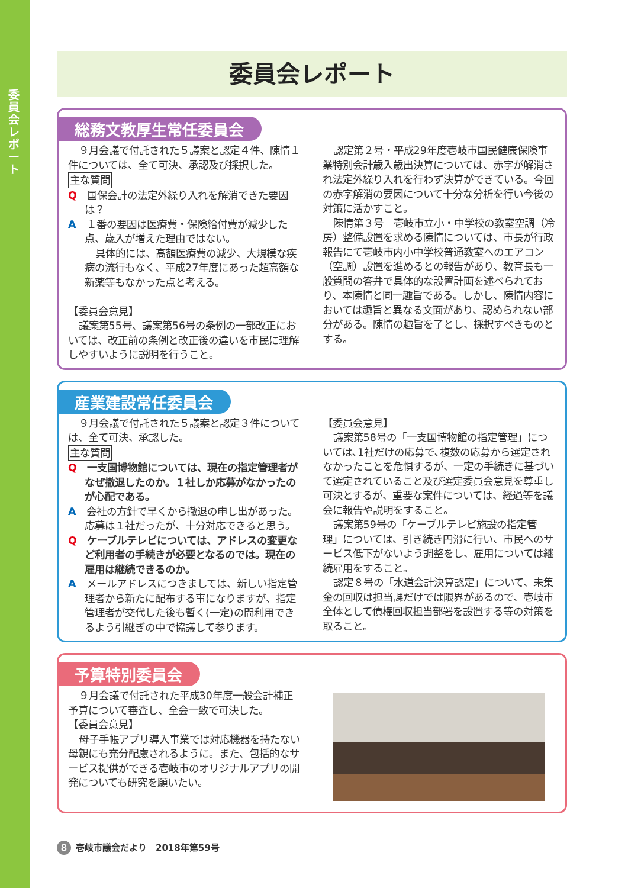委員会レポート
委員会レポート
総務文教厚生常任委員会
９月会議で付託された５議案と認定４件、陳情１件については、全て可決、承認及び採択した。
主な質問
Q　国保会計の法定外繰り入れを解消できた要因は？
A　１番の要因は医療費・保険給付費が減少した点、歳入が増えた理由ではない。
具体的には、高額医療費の減少、大規模な疾病の流行もなく、平成27年度にあった超高額な新薬等もなかった点と考える。
【委員会意見】
議案第55号、議案第56号の条例の一部改正においては、改正前の条例と改正後の違いを市民に理解しやすいように説明を行うこと。
認定第２号・平成29年度壱岐市国民健康保険事業特別会計歳入歳出決算については、赤字が解消され法定外繰り入れを行わず決算ができている。今回の赤字解消の要因について十分な分析を行い今後の対策に活かすこと。
陳情第３号　壱岐市立小・中学校の教室空調（冷房）整備設置を求める陳情については、市長が行政報告にて壱岐市内小中学校普通教室へのエアコン（空調）設置を進めるとの報告があり、教育長も一般質問の答弁で具体的な設置計画を述べられており、本陳情と同一趣旨である。しかし、陳情内容においては趣旨と異なる文面があり、認められない部分がある。陳情の趣旨を了とし、採択すべきものとする。
産業建設常任委員会
９月会議で付託された５議案と認定３件については、全て可決、承認した。
主な質問
Q　一支国博物館については、現在の指定管理者がなぜ撤退したのか。１社しか応募がなかったのが心配である。
A　会社の方針で早くから撤退の申し出があった。応募は１社だったが、十分対応できると思う。
Q　ケーブルテレビについては、アドレスの変更など利用者の手続きが必要となるのでは。現在の雇用は継続できるのか。
A　メールアドレスにつきましては、新しい指定管理者から新たに配布する事になりますが、指定管理者が交代した後も暫く(一定)の間利用できるよう引継ぎの中で協議して参ります。
【委員会意見】
議案第58号の「一支国博物館の指定管理」については､1社だけの応募で､複数の応募から選定されなかったことを危惧するが、一定の手続きに基づいて選定されていること及び選定委員会意見を尊重し可決とするが、重要な案件については、経過等を議会に報告や説明をすること。
議案第59号の「ケーブルテレビ施設の指定管理」については、引き続き円滑に行い、市民へのサービス低下がないよう調整をし、雇用については継続雇用をすること。
認定８号の「水道会計決算認定」について、未集金の回収は担当課だけでは限界があるので、壱岐市全体として債権回収担当部署を設置する等の対策を取ること。
予算特別委員会
９月会議で付託された平成30年度一般会計補正予算について審査し、全会一致で可決した。
【委員会意見】
母子手帳アプリ導入事業では対応機器を持たない母親にも充分配慮されるように。また、包括的なサービス提供ができる壱岐市のオリジナルアプリの開発についても研究を願いたい。
8 壱岐市議会だより　2018年第59号